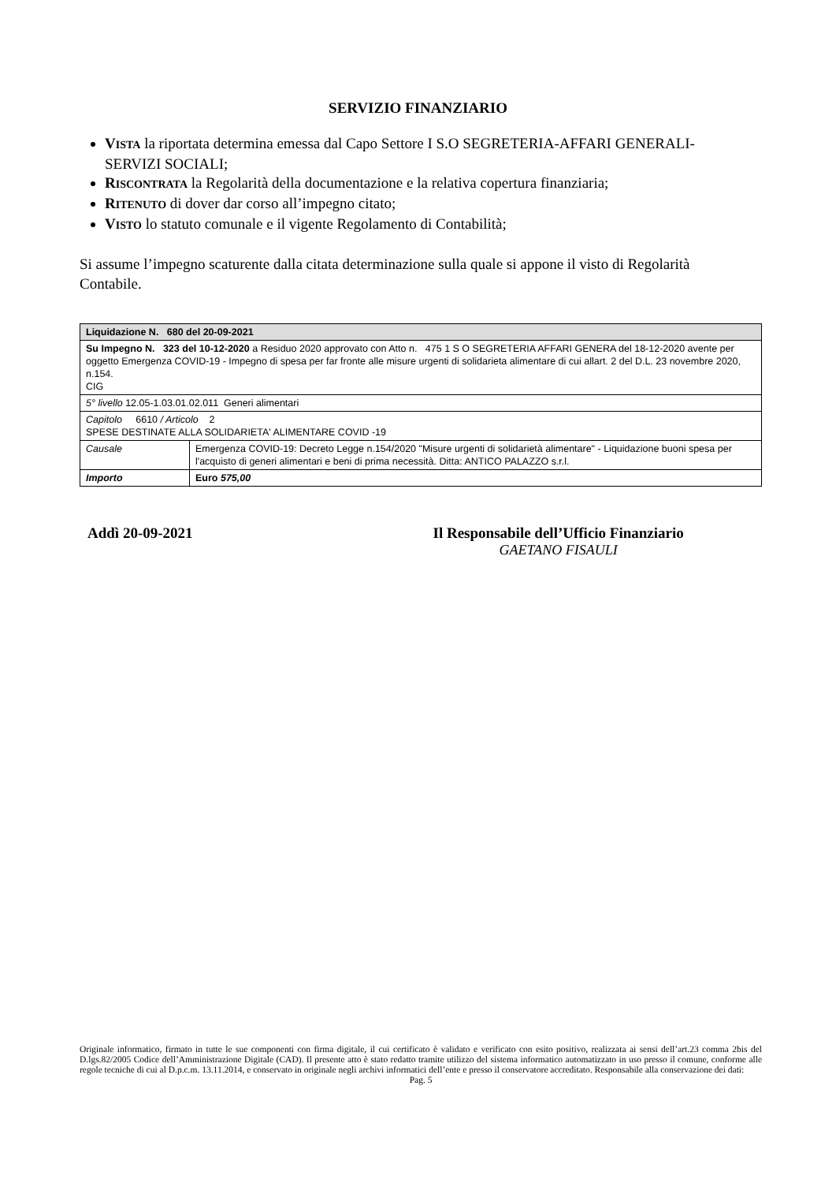SERVIZIO FINANZIARIO
VISTA la riportata determina emessa dal Capo Settore I S.O SEGRETERIA-AFFARI GENERALI-SERVIZI SOCIALI;
RISCONTRATA la Regolarità della documentazione e la relativa copertura finanziaria;
RITENUTO di dover dar corso all’impegno citato;
VISTO lo statuto comunale e il vigente Regolamento di Contabilità;
Si assume l’impegno scaturente dalla citata determinazione sulla quale si appone il visto di Regolarità Contabile.
| Liquidazione N. 680 del 20-09-2021 | |
| Su Impegno N. 323 del 10-12-2020 a Residuo 2020 approvato con Atto n. 475 1 S O SEGRETERIA AFFARI GENERA del 18-12-2020 avente per oggetto Emergenza COVID-19 - Impegno di spesa per far fronte alle misure urgenti di solidarieta alimentare di cui allart. 2 del D.L. 23 novembre 2020, n.154. CIG | |
| 5° livello 12.05-1.03.01.02.011 Generi alimentari | |
| Capitolo 6610 / Articolo 2 SPESE DESTINATE ALLA SOLIDARIETA' ALIMENTARE COVID -19 | |
| Causale | Emergenza COVID-19: Decreto Legge n.154/2020 "Misure urgenti di solidarietà alimentare" - Liquidazione buoni spesa per l'acquisto di generi alimentari e beni di prima necessità. Ditta: ANTICO PALAZZO s.r.l. |
| Importo | Euro 575,00 |
Addì 20-09-2021 Il Responsabile dell’Ufficio Finanziario
GAETANO FISAULI
Originale informatico, firmato in tutte le sue componenti con firma digitale, il cui certificato è validato e verificato con esito positivo, realizzata ai sensi dell’art.23 comma 2bis del D.lgs.82/2005 Codice dell’Amministrazione Digitale (CAD). Il presente atto è stato redatto tramite utilizzo del sistema informatico automatizzato in uso presso il comune, conforme alle regole tecniche di cui al D.p.c.m. 13.11.2014, e conservato in originale negli archivi informatici dell’ente e presso il conservatore accreditato. Responsabile alla conservazione dei dati:
Pag. 5